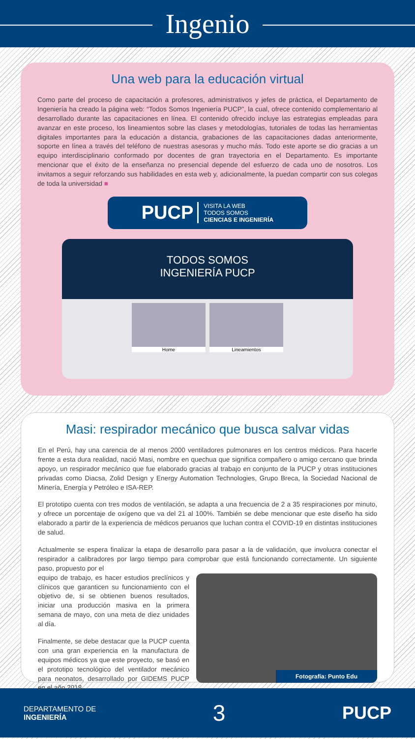Ingenio
Una web para la educación virtual
Como parte del proceso de capacitación a profesores, administrativos y jefes de práctica, el Departamento de Ingeniería ha creado la página web: “Todos Somos Ingeniería PUCP”, la cual, ofrece contenido complementario al desarrollado durante las capacitaciones en línea. El contenido ofrecido incluye las estrategias empleadas para avanzar en este proceso, los lineamientos sobre las clases y metodologías, tutoriales de todas las herramientas digitales importantes para la educación a distancia, grabaciones de las capacitaciones dadas anteriormente, soporte en línea a través del teléfono de nuestras asesoras y mucho más. Todo este aporte se dio gracias a un equipo interdisciplinario conformado por docentes de gran trayectoria en el Departamento. Es importante mencionar que el éxito de la enseñanza no presencial depende del esfuerzo de cada uno de nosotros. Los invitamos a seguir reforzando sus habilidades en esta web y, adicionalmente, la puedan compartir con sus colegas de toda la universidad ■
PUCP VISITA LA WEB
TODOS SOMOS
CIENCIAS E INGENIERÍA
TODOS SOMOS
INGENIERÍA PUCP
Home Lineamientos
Masi: respirador mecánico que busca salvar vidas
En el Perú, hay una carencia de al menos 2000 ventiladores pulmonares en los centros médicos. Para hacerle frente a esta dura realidad, nació Masi, nombre en quechua que significa compañero o amigo cercano que brinda apoyo, un respirador mecánico que fue elaborado gracias al trabajo en conjunto de la PUCP y otras instituciones privadas como Diacsa, Zolid Design y Energy Automation Technologies, Grupo Breca, la Sociedad Nacional de Minería, Energía y Petróleo e ISA-REP.
El prototipo cuenta con tres modos de ventilación, se adapta a una frecuencia de 2 a 35 respiraciones por minuto, y ofrece un porcentaje de oxígeno que va del 21 al 100%. También se debe mencionar que este diseño ha sido elaborado a partir de la experiencia de médicos peruanos que luchan contra el COVID-19 en distintas instituciones de salud.
Actualmente se espera finalizar la etapa de desarrollo para pasar a la de validación, que involucra conectar el respirador a calibradores por largo tiempo para comprobar que está funcionando correctamente. Un siguiente paso, propuesto por el
equipo de trabajo, es hacer estudios preclínicos y clínicos que garanticen su funcionamiento con el objetivo de, si se obtienen buenos resultados, iniciar una producción masiva en la primera semana de mayo, con una meta de diez unidades al día.
Finalmente, se debe destacar que la PUCP cuenta con una gran experiencia en la manufactura de equipos médicos ya que este proyecto, se basó en el prototipo tecnológico del ventilador mecánico para neonatos, desarrollado por GIDEMS PUCP en el año 2018.
Fotografía: Punto Edu
DEPARTAMENTO DE
INGENIERÍA
3
PUCP